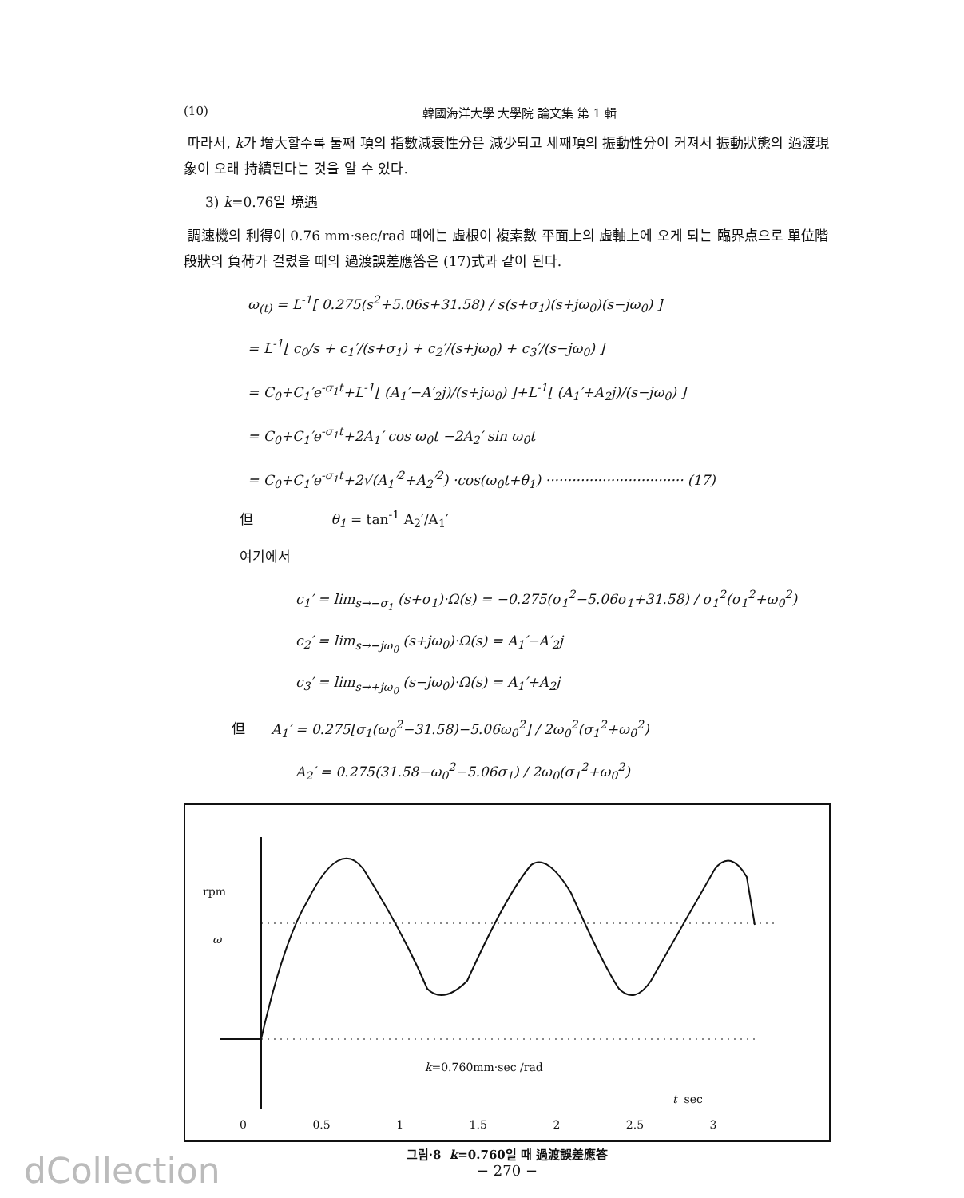(10) 韓國海洋大學 大學院 論文集 第 1 輯
따라서, k가 增大할수록 둘째 項의 指數減衰性分은 減少되고 세째項의 振動性分이 커져서 振動狀態의 過渡現象이 오래 持續된다는 것을 알 수 있다.
3) k=0.76일 境遇
調速機의 利得이 0.76 mm·sec/rad 때에는 虛根이 複素數 平面上의 虛軸上에 오게 되는 臨界点으로 單位階段狀의 負荷가 걸렸을 때의 過渡誤差應答은 (17)式과 같이 된다.
ω<sub>(t)</sub> = L<sup>-1</sup>[ 0.275(s<sup>2</sup>+5.06s+31.58) / s(s+σ<sub>1</sub>)(s+jω<sub>0</sub>)(s−jω<sub>0</sub>) ]
= L<sup>-1</sup>[ c<sub>0</sub>/s + c<sub>1</sub>′/(s+σ<sub>1</sub>) + c<sub>2</sub>′/(s+jω<sub>0</sub>) + c<sub>3</sub>′/(s−jω<sub>0</sub>) ]
= C<sub>0</sub>+C<sub>1</sub>′e<sup>-σ<sub>1</sub>t</sup>+L<sup>-1</sup>[ (A<sub>1</sub>′−A′<sub>2</sub>j)/(s+jω<sub>0</sub>) ]+L<sup>-1</sup>[ (A<sub>1</sub>′+A<sub>2</sub>j)/(s−jω<sub>0</sub>) ]
= C<sub>0</sub>+C<sub>1</sub>′e<sup>-σ<sub>1</sub>t</sup>+2A<sub>1</sub>′ cos ω<sub>0</sub>t −2A<sub>2</sub>′ sin ω<sub>0</sub>t
= C<sub>0</sub>+C<sub>1</sub>′e<sup>-σ<sub>1</sub>t</sup>+2√(A<sub>1</sub>′<sup>2</sup>+A<sub>2</sub>′<sup>2</sup>) ·cos(ω<sub>0</sub>t+θ<sub>1</sub>) ································ (17)
但 θ<sub>1</sub> = tan<sup>-1</sup> A<sub>2</sub>′/A<sub>1</sub>′
여기에서
c<sub>1</sub>′ = lim<sub>s→−σ<sub>1</sub></sub> (s+σ<sub>1</sub>)·Ω(s) = −0.275(σ<sub>1</sub><sup>2</sup>−5.06σ<sub>1</sub>+31.58) / σ<sub>1</sub><sup>2</sup>(σ<sub>1</sub><sup>2</sup>+ω<sub>0</sub><sup>2</sup>)
c<sub>2</sub>′ = lim<sub>s→−jω<sub>0</sub></sub> (s+jω<sub>0</sub>)·Ω(s) = A<sub>1</sub>′−A′<sub>2</sub>j
c<sub>3</sub>′ = lim<sub>s→+jω<sub>0</sub></sub> (s−jω<sub>0</sub>)·Ω(s) = A<sub>1</sub>′+A<sub>2</sub>j
但 A<sub>1</sub>′ = 0.275[σ<sub>1</sub>(ω<sub>0</sub><sup>2</sup>−31.58)−5.06ω<sub>0</sub><sup>2</sup>] / 2ω<sub>0</sub><sup>2</sup>(σ<sub>1</sub><sup>2</sup>+ω<sub>0</sub><sup>2</sup>)
A<sub>2</sub>′ = 0.275(31.58−ω<sub>0</sub><sup>2</sup>−5.06σ<sub>1</sub>) / 2ω<sub>0</sub>(σ<sub>1</sub><sup>2</sup>+ω<sub>0</sub><sup>2</sup>)
rpm
ω
k=0.760mm·sec /rad
t sec
0 0.5 1 1.5 2 2.5 3
그림·8 k=0.760일 때 過渡誤差應答
− 270 −
dCollection